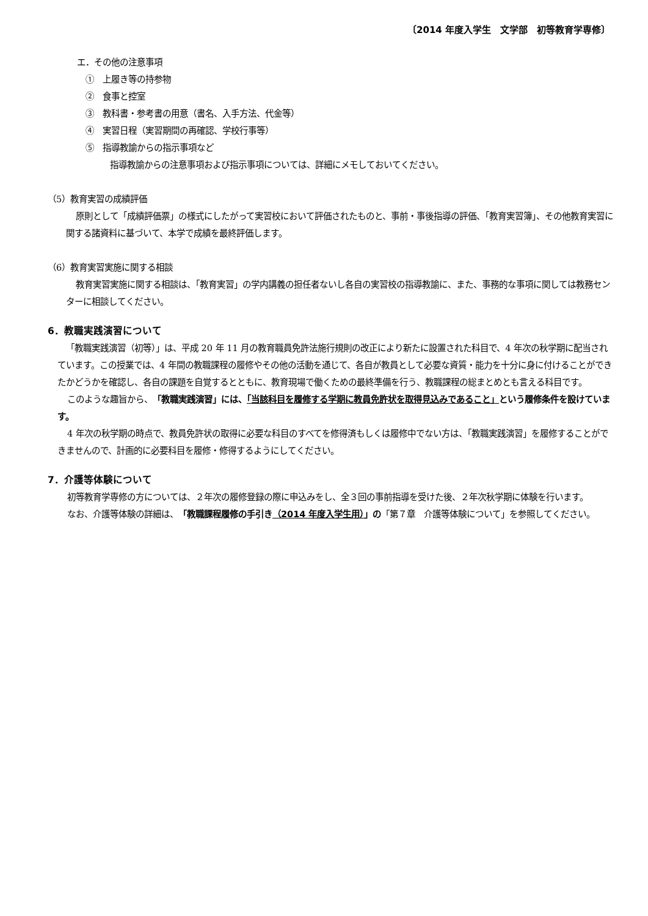〔2014 年度入学生　文学部　初等教育学専修〕
エ．その他の注意事項
①　上履き等の持参物
②　食事と控室
③　教科書・参考書の用意（書名、入手方法、代金等）
④　実習日程（実習期間の再確認、学校行事等）
⑤　指導教諭からの指示事項など
指導教諭からの注意事項および指示事項については、詳細にメモしておいてください。
（5）教育実習の成績評価
原則として「成績評価票」の様式にしたがって実習校において評価されたものと、事前・事後指導の評価、「教育実習簿」、その他教育実習に関する諸資料に基づいて、本学で成績を最終評価します。
（6）教育実習実施に関する相談
教育実習実施に関する相談は、「教育実習」の学内講義の担任者ないし各自の実習校の指導教諭に、また、事務的な事項に関しては教務センターに相談してください。
6．教職実践演習について
「教職実践演習（初等）」は、平成 20 年 11 月の教育職員免許法施行規則の改正により新たに設置された科目で、4 年次の秋学期に配当されています。この授業では、4 年間の教職課程の履修やその他の活動を通じて、各自が教員として必要な資質・能力を十分に身に付けることができたかどうかを確認し、各自の課題を自覚するとともに、教育現場で働くための最終準備を行う、教職課程の総まとめとも言える科目です。
このような趣旨から、「教職実践演習」には、「当該科目を履修する学期に教員免許状を取得見込みであること」という履修条件を設けています。
4 年次の秋学期の時点で、教員免許状の取得に必要な科目のすべてを修得済もしくは履修中でない方は、「教職実践演習」を履修することができませんので、計画的に必要科目を履修・修得するようにしてください。
7．介護等体験について
初等教育学専修の方については、２年次の履修登録の際に申込みをし、全３回の事前指導を受けた後、２年次秋学期に体験を行います。
なお、介護等体験の詳細は、「教職課程履修の手引き（2014 年度入学生用）」の「第７章　介護等体験について」を参照してください。